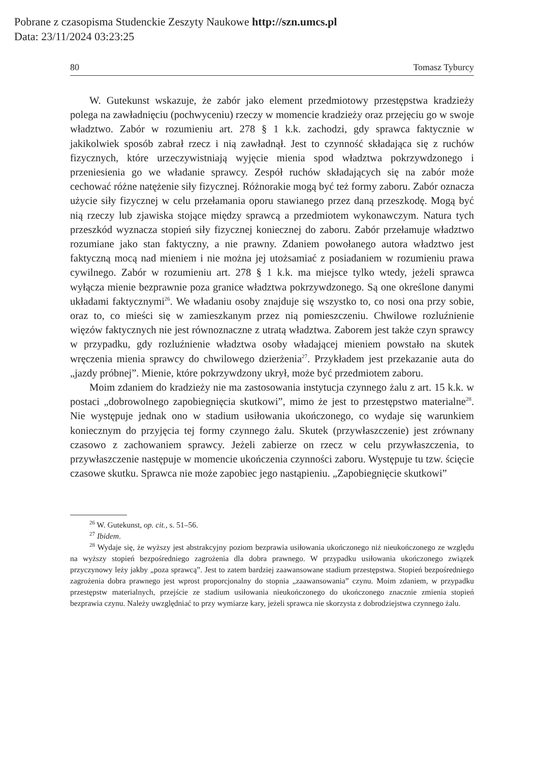Pobrane z czasopisma Studenckie Zeszyty Naukowe http://szn.umcs.pl
Data: 23/11/2024 03:23:25
80 Tomasz Tyburcy
W. Gutekunst wskazuje, że zabór jako element przedmiotowy przestępstwa kradzieży polega na zawładnięciu (pochwyceniu) rzeczy w momencie kradzieży oraz przejęciu go w swoje władztwo. Zabór w rozumieniu art. 278 § 1 k.k. zachodzi, gdy sprawca faktycznie w jakikolwiek sposób zabrał rzecz i nią zawładnął. Jest to czynność składająca się z ruchów fizycznych, które urzeczywistniają wyjęcie mienia spod władztwa pokrzywdzonego i przeniesienia go we władanie sprawcy. Zespół ruchów składających się na zabór może cechować różne natężenie siły fizycznej. Różnorakie mogą być też formy zaboru. Zabór oznacza użycie siły fizycznej w celu przełamania oporu stawianego przez daną przeszkodę. Mogą być nią rzeczy lub zjawiska stojące między sprawcą a przedmiotem wykonawczym. Natura tych przeszkód wyznacza stopień siły fizycznej koniecznej do zaboru. Zabór przełamuje władztwo rozumiane jako stan faktyczny, a nie prawny. Zdaniem powołanego autora władztwo jest faktyczną mocą nad mieniem i nie można jej utożsamiać z posiadaniem w rozumieniu prawa cywilnego. Zabór w rozumieniu art. 278 § 1 k.k. ma miejsce tylko wtedy, jeżeli sprawca wyłącza mienie bezprawnie poza granice władztwa pokrzywdzonego. Są one określone danymi układami faktycznymi<sup>26</sup>. We władaniu osoby znajduje się wszystko to, co nosi ona przy sobie, oraz to, co mieści się w zamieszkanym przez nią pomieszczeniu. Chwilowe rozluźnienie więzów faktycznych nie jest równoznaczne z utratą władztwa. Zaborem jest także czyn sprawcy w przypadku, gdy rozluźnienie władztwa osoby władającej mieniem powstało na skutek wręczenia mienia sprawcy do chwilowego dzierżenia<sup>27</sup>. Przykładem jest przekazanie auta do „jazdy próbnej”. Mienie, które pokrzywdzony ukrył, może być przedmiotem zaboru.
Moim zdaniem do kradzieży nie ma zastosowania instytucja czynnego żalu z art. 15 k.k. w postaci „dobrowolnego zapobiegnięcia skutkowi”, mimo że jest to przestępstwo materialne<sup>28</sup>. Nie występuje jednak ono w stadium usiłowania ukończonego, co wydaje się warunkiem koniecznym do przyjęcia tej formy czynnego żalu. Skutek (przywłaszczenie) jest zrównany czasowo z zachowaniem sprawcy. Jeżeli zabierze on rzecz w celu przywłaszczenia, to przywłaszczenie następuje w momencie ukończenia czynności zaboru. Występuje tu tzw. ścięcie czasowe skutku. Sprawca nie może zapobiec jego nastąpieniu. „Zapobiegnięcie skutkowi”
<sup>26</sup> W. Gutekunst, op. cit., s. 51–56.
<sup>27</sup> Ibidem.
<sup>28</sup> Wydaje się, że wyższy jest abstrakcyjny poziom bezprawia usiłowania ukończonego niż nieukończonego ze względu na wyższy stopień bezpośredniego zagrożenia dla dobra prawnego. W przypadku usiłowania ukończonego związek przyczynowy leży jakby „poza sprawcą”. Jest to zatem bardziej zaawansowane stadium przestępstwa. Stopień bezpośredniego zagrożenia dobra prawnego jest wprost proporcjonalny do stopnia „zaawansowania” czynu. Moim zdaniem, w przypadku przestępstw materialnych, przejście ze stadium usiłowania nieukończonego do ukończonego znacznie zmienia stopień bezprawia czynu. Należy uwzględniać to przy wymiarze kary, jeżeli sprawca nie skorzysta z dobrodziejstwa czynnego żalu.